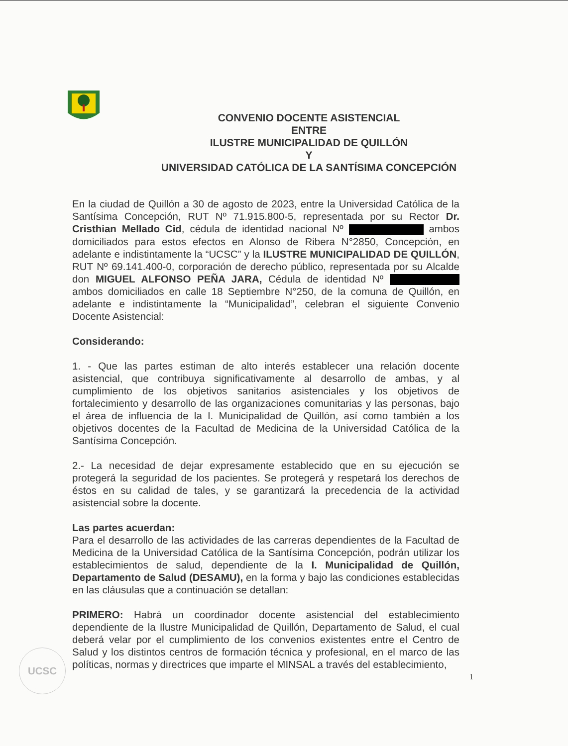CONVENIO DOCENTE ASISTENCIAL
ENTRE
ILUSTRE MUNICIPALIDAD DE QUILLÓN
Y
UNIVERSIDAD CATÓLICA DE LA SANTÍSIMA CONCEPCIÓN
En la ciudad de Quillón a 30 de agosto de 2023, entre la Universidad Católica de la Santísima Concepción, RUT Nº 71.915.800-5, representada por su Rector Dr. Cristhian Mellado Cid, cédula de identidad nacional Nº ambos domiciliados para estos efectos en Alonso de Ribera N°2850, Concepción, en adelante e indistintamente la “UCSC” y la ILUSTRE MUNICIPALIDAD DE QUILLÓN, RUT Nº 69.141.400-0, corporación de derecho público, representada por su Alcalde don MIGUEL ALFONSO PEÑA JARA, Cédula de identidad Nº ambos domiciliados en calle 18 Septiembre N°250, de la comuna de Quillón, en adelante e indistintamente la “Municipalidad”, celebran el siguiente Convenio Docente Asistencial:
Considerando:
1. - Que las partes estiman de alto interés establecer una relación docente asistencial, que contribuya significativamente al desarrollo de ambas, y al cumplimiento de los objetivos sanitarios asistenciales y los objetivos de fortalecimiento y desarrollo de las organizaciones comunitarias y las personas, bajo el área de influencia de la I. Municipalidad de Quillón, así como también a los objetivos docentes de la Facultad de Medicina de la Universidad Católica de la Santísima Concepción.
2.- La necesidad de dejar expresamente establecido que en su ejecución se protegerá la seguridad de los pacientes. Se protegerá y respetará los derechos de éstos en su calidad de tales, y se garantizará la precedencia de la actividad asistencial sobre la docente.
Las partes acuerdan:
Para el desarrollo de las actividades de las carreras dependientes de la Facultad de Medicina de la Universidad Católica de la Santísima Concepción, podrán utilizar los establecimientos de salud, dependiente de la I. Municipalidad de Quillón, Departamento de Salud (DESAMU), en la forma y bajo las condiciones establecidas en las cláusulas que a continuación se detallan:
PRIMERO: Habrá un coordinador docente asistencial del establecimiento dependiente de la Ilustre Municipalidad de Quillón, Departamento de Salud, el cual deberá velar por el cumplimiento de los convenios existentes entre el Centro de Salud y los distintos centros de formación técnica y profesional, en el marco de las políticas, normas y directrices que imparte el MINSAL a través del establecimiento,
1
UCSC